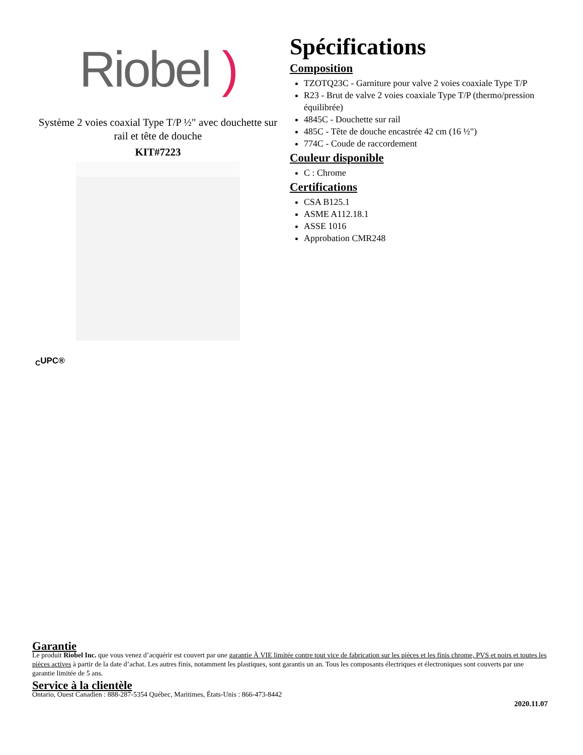Riobel )
Système 2 voies coaxial Type T/P ½" avec douchette sur rail et tête de douche
KIT#7223
Spécifications
Composition
TZOTQ23C - Garniture pour valve 2 voies coaxiale Type T/P
R23 - Brut de valve 2 voies coaxiale Type T/P (thermo/pression équilibrée)
4845C - Douchette sur rail
485C - Tête de douche encastrée 42 cm (16 ½")
774C - Coude de raccordement
Couleur disponible
C : Chrome
Certifications
CSA B125.1
ASME A112.18.1
ASSE 1016
Approbation CMR248
<sub>C</sub>UPC®
Garantie
Le produit Riobel Inc. que vous venez d’acquérir est couvert par une garantie À VIE limitée contre tout vice de fabrication sur les pièces et les finis chrome, PVS et noirs et toutes les pièces actives à partir de la date d’achat. Les autres finis, notamment les plastiques, sont garantis un an. Tous les composants électriques et électroniques sont couverts par une garantie limitée de 5 ans.
Service à la clientèle
Ontario, Ouest Canadien : 888-287-5354 Québec, Maritimes, États-Unis : 866-473-8442
2020.11.07